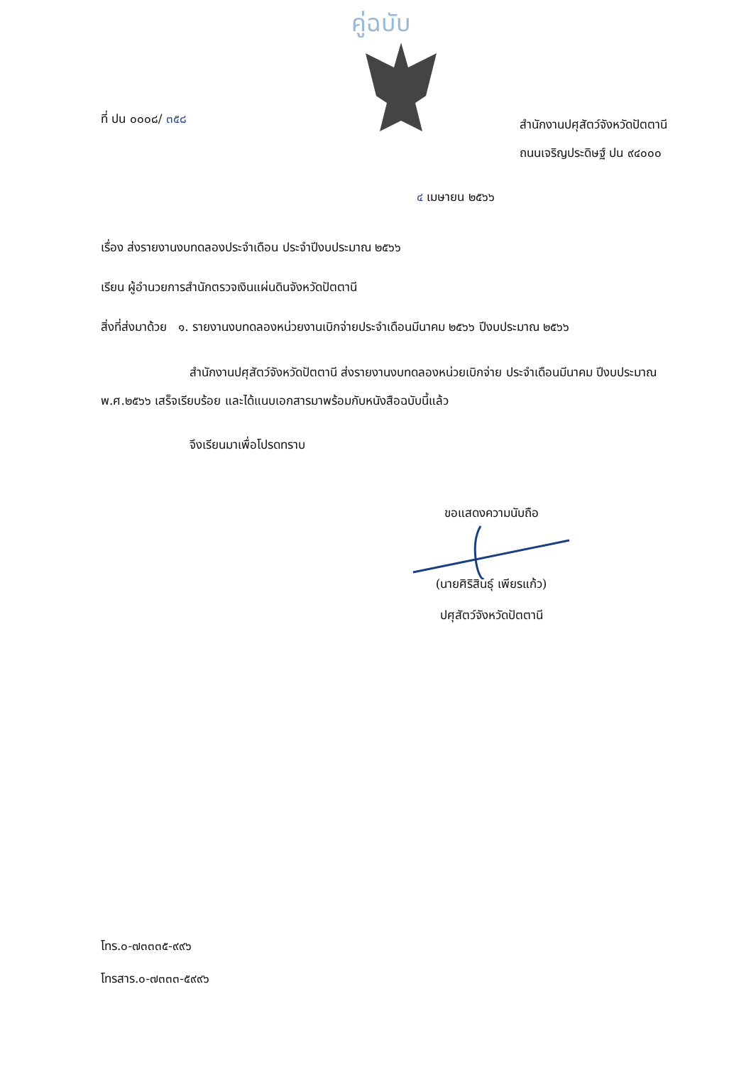คู่ฉบับ
ที่ ปน ๐๐๐๘/ ๓๕๘
สำนักงานปศุสัตว์จังหวัดปัตตานี
ถนนเจริญประดิษฐ์ ปน ๙๔๐๐๐
๔ เมษายน ๒๕๖๖
เรื่อง ส่งรายงานงบทดลองประจำเดือน ประจำปีงบประมาณ ๒๕๖๖
เรียน ผู้อำนวยการสำนักตรวจเงินแผ่นดินจังหวัดปัตตานี
สิ่งที่ส่งมาด้วย ๑. รายงานงบทดลองหน่วยงานเบิกจ่ายประจำเดือนมีนาคม ๒๕๖๖ ปีงบประมาณ ๒๕๖๖
สำนักงานปศุสัตว์จังหวัดปัตตานี ส่งรายงานงบทดลองหน่วยเบิกจ่าย ประจำเดือนมีนาคม ปีงบประมาณ พ.ศ.๒๕๖๖ เสร็จเรียบร้อย และได้แนบเอกสารมาพร้อมกับหนังสือฉบับนี้แล้ว
จึงเรียนมาเพื่อโปรดทราบ
ขอแสดงความนับถือ
(นายศิริสินธุ์ เพียรแก้ว)
ปศุสัตว์จังหวัดปัตตานี
โทร.๐-๗๓๓๓๕-๙๙๖
โทรสาร.๐-๗๓๓๓-๕๙๙๖